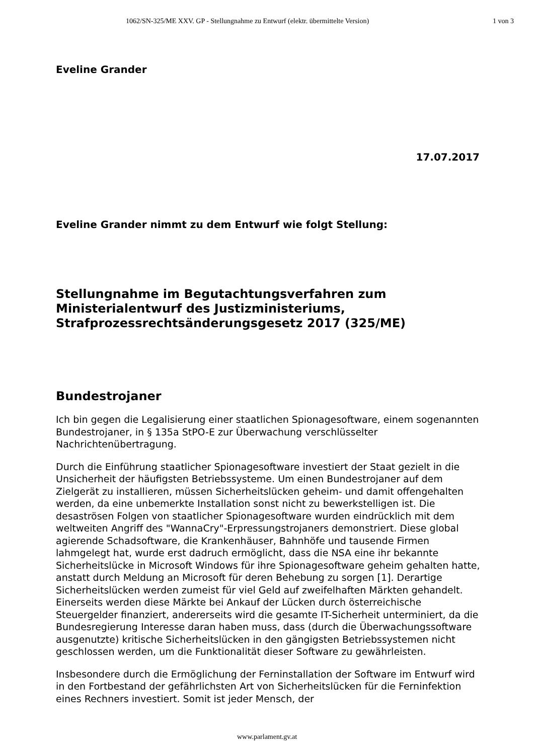1062/SN-325/ME XXV. GP - Stellungnahme zu Entwurf (elektr. übermittelte Version) 1 von 3
Eveline Grander
17.07.2017
Eveline Grander nimmt zu dem Entwurf wie folgt Stellung:
Stellungnahme im Begutachtungsverfahren zum Ministerialentwurf des Justizministeriums, Strafprozessrechtsänderungsgesetz 2017 (325/ME)
Bundestrojaner
Ich bin gegen die Legalisierung einer staatlichen Spionagesoftware, einem sogenannten Bundestrojaner, in § 135a StPO-E zur Überwachung verschlüsselter Nachrichtenübertragung.
Durch die Einführung staatlicher Spionagesoftware investiert der Staat gezielt in die Unsicherheit der häufigsten Betriebssysteme. Um einen Bundestrojaner auf dem Zielgerät zu installieren, müssen Sicherheitslücken geheim- und damit offengehalten werden, da eine unbemerkte Installation sonst nicht zu bewerkstelligen ist. Die desaströsen Folgen von staatlicher Spionagesoftware wurden eindrücklich mit dem weltweiten Angriff des "WannaCry"-Erpressungstrojaners demonstriert. Diese global agierende Schadsoftware, die Krankenhäuser, Bahnhöfe und tausende Firmen lahmgelegt hat, wurde erst dadruch ermöglicht, dass die NSA eine ihr bekannte Sicherheitslücke in Microsoft Windows für ihre Spionagesoftware geheim gehalten hatte, anstatt durch Meldung an Microsoft für deren Behebung zu sorgen [1]. Derartige Sicherheitslücken werden zumeist für viel Geld auf zweifelhaften Märkten gehandelt. Einerseits werden diese Märkte bei Ankauf der Lücken durch österreichische Steuergelder finanziert, andererseits wird die gesamte IT-Sicherheit unterminiert, da die Bundesregierung Interesse daran haben muss, dass (durch die Überwachungssoftware ausgenutzte) kritische Sicherheitslücken in den gängigsten Betriebssystemen nicht geschlossen werden, um die Funktionalität dieser Software zu gewährleisten.
Insbesondere durch die Ermöglichung der Ferninstallation der Software im Entwurf wird in den Fortbestand der gefährlichsten Art von Sicherheitslücken für die Ferninfektion eines Rechners investiert. Somit ist jeder Mensch, der
www.parlament.gv.at